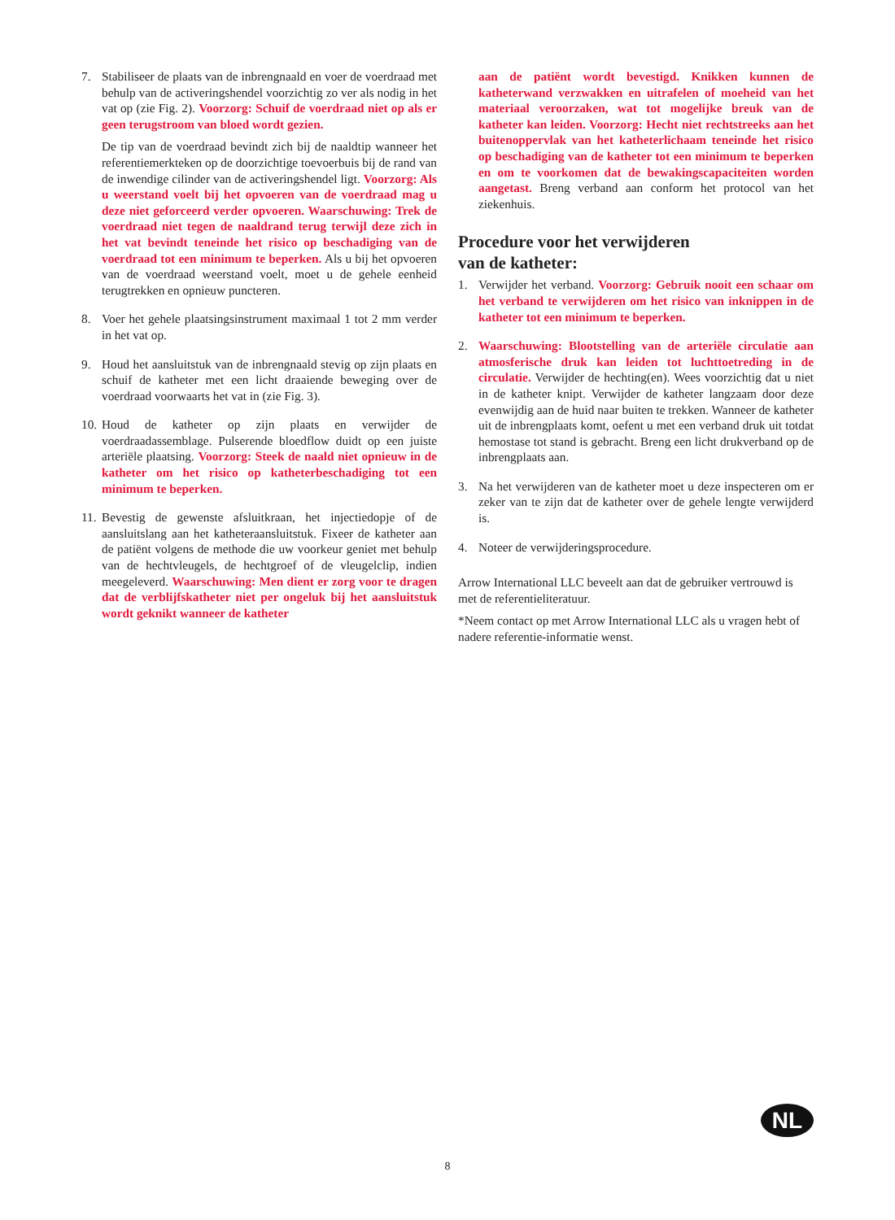7. Stabiliseer de plaats van de inbrengnaald en voer de voerdraad met behulp van de activeringshendel voorzichtig zo ver als nodig in het vat op (zie Fig. 2). Voorzorg: Schuif de voerdraad niet op als er geen terugstroom van bloed wordt gezien.
De tip van de voerdraad bevindt zich bij de naaldtip wanneer het referentiemerkteken op de doorzichtige toevoerbuis bij de rand van de inwendige cilinder van de activeringshendel ligt. Voorzorg: Als u weerstand voelt bij het opvoeren van de voerdraad mag u deze niet geforceerd verder opvoeren. Waarschuwing: Trek de voerdraad niet tegen de naaldrand terug terwijl deze zich in het vat bevindt teneinde het risico op beschadiging van de voerdraad tot een minimum te beperken. Als u bij het opvoeren van de voerdraad weerstand voelt, moet u de gehele eenheid terugtrekken en opnieuw puncteren.
8. Voer het gehele plaatsingsinstrument maximaal 1 tot 2 mm verder in het vat op.
9. Houd het aansluitstuk van de inbrengnaald stevig op zijn plaats en schuif de katheter met een licht draaiende beweging over de voerdraad voorwaarts het vat in (zie Fig. 3).
10.
Houd de katheter op zijn plaats en verwijder de voerdraadassemblage. Pulserende bloedflow duidt op een juiste arteriële plaatsing. Voorzorg: Steek de naald niet opnieuw in de katheter om het risico op katheterbeschadiging tot een minimum te beperken.
11.
Bevestig de gewenste afsluitkraan, het injectiedopje of de aansluitslang aan het katheteraansluitstuk. Fixeer de katheter aan de patiënt volgens de methode die uw voorkeur geniet met behulp van de hechtvleugels, de hechtgroef of de vleugelclip, indien meegeleverd. Waarschuwing: Men dient er zorg voor te dragen dat de verblijfskatheter niet per ongeluk bij het aansluitstuk wordt geknikt wanneer de katheter
aan de patiënt wordt bevestigd. Knikken kunnen de katheterwand verzwakken en uitrafelen of moeheid van het materiaal veroorzaken, wat tot mogelijke breuk van de katheter kan leiden. Voorzorg: Hecht niet rechtstreeks aan het buitenoppervlak van het katheterlichaam teneinde het risico op beschadiging van de katheter tot een minimum te beperken en om te voorkomen dat de bewakingscapaciteiten worden aangetast. Breng verband aan conform het protocol van het ziekenhuis.
Procedure voor het verwijderen
van de katheter:
1. Verwijder het verband. Voorzorg: Gebruik nooit een schaar om het verband te verwijderen om het risico van inknippen in de katheter tot een minimum te beperken.
2. Waarschuwing: Blootstelling van de arteriële circulatie aan atmosferische druk kan leiden tot luchttoetreding in de circulatie. Verwijder de hechting(en). Wees voorzichtig dat u niet in de katheter knipt. Verwijder de katheter langzaam door deze evenwijdig aan de huid naar buiten te trekken. Wanneer de katheter uit de inbrengplaats komt, oefent u met een verband druk uit totdat hemostase tot stand is gebracht. Breng een licht drukverband op de inbrengplaats aan.
3. Na het verwijderen van de katheter moet u deze inspecteren om er zeker van te zijn dat de katheter over de gehele lengte verwijderd is.
4. Noteer de verwijderingsprocedure.
Arrow International LLC beveelt aan dat de gebruiker vertrouwd is met de referentieliteratuur.
*Neem contact op met Arrow International LLC als u vragen hebt of nadere referentie-informatie wenst.
NL
8